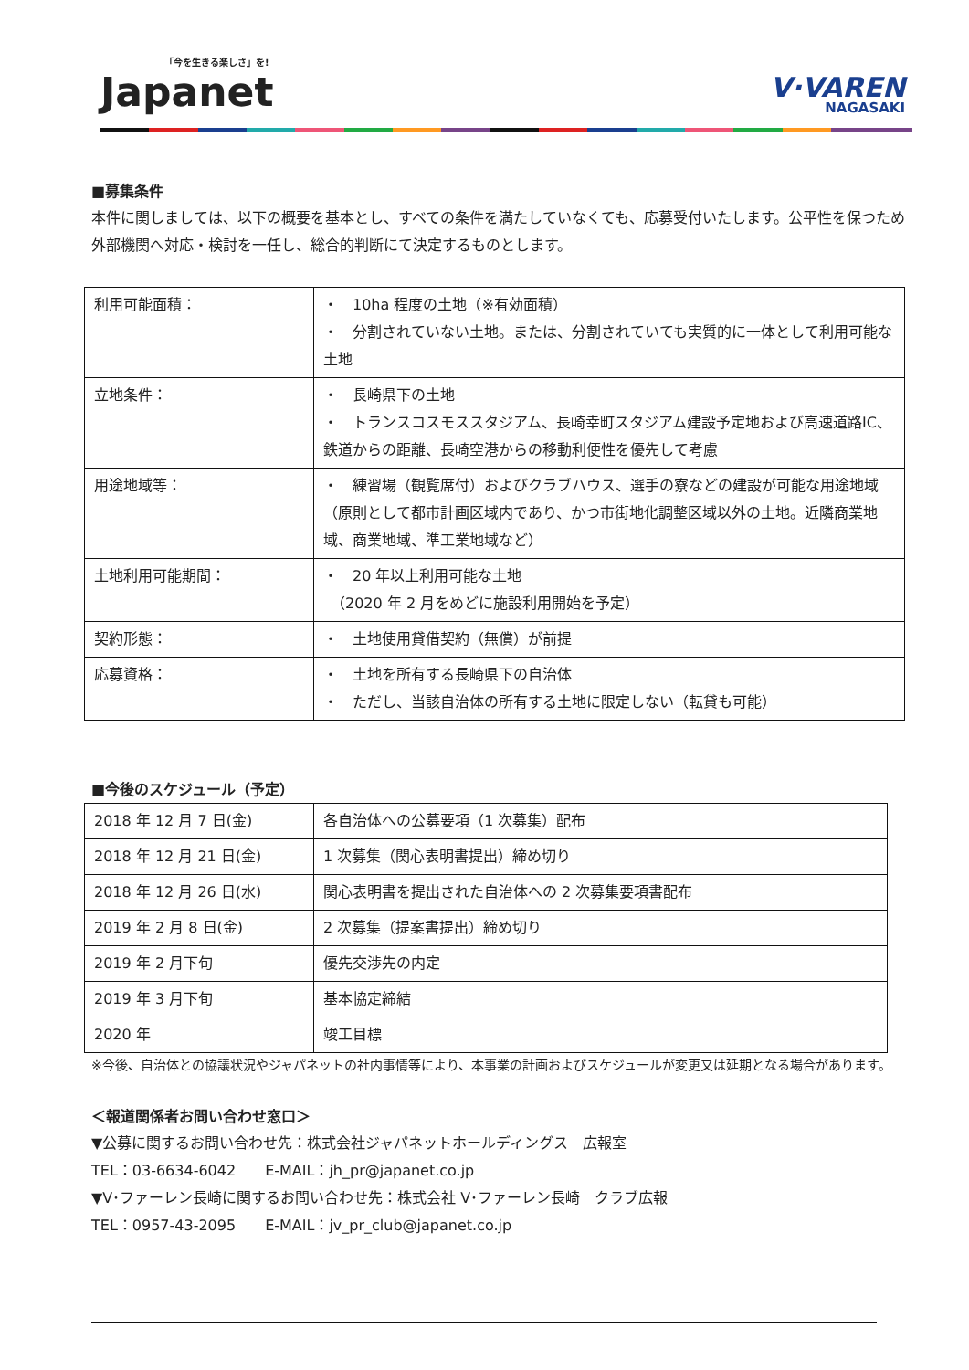「今を生きる楽しさ」を!
Japanet
V·VAREN
NAGASAKI
■募集条件
本件に関しましては、以下の概要を基本とし、すべての条件を満たしていなくても、応募受付いたします。公平性を保つため外部機関へ対応・検討を一任し、総合的判断にて決定するものとします。
| 利用可能面積： | ・ 10ha 程度の土地（※有効面積） ・ 分割されていない土地。または、分割されていても実質的に一体として利用可能な土地 |
| 立地条件： | ・ 長崎県下の土地 ・ トランスコスモススタジアム、長崎幸町スタジアム建設予定地および高速道路IC、鉄道からの距離、長崎空港からの移動利便性を優先して考慮 |
| 用途地域等： | ・ 練習場（観覧席付）およびクラブハウス、選手の寮などの建設が可能な用途地域（原則として都市計画区域内であり、かつ市街地化調整区域以外の土地。近隣商業地域、商業地域、準工業地域など） |
| 土地利用可能期間： | ・ 20 年以上利用可能な土地 （2020 年 2 月をめどに施設利用開始を予定） |
| 契約形態： | ・ 土地使用貸借契約（無償）が前提 |
| 応募資格： | ・ 土地を所有する長崎県下の自治体 ・ ただし、当該自治体の所有する土地に限定しない（転貸も可能） |
■今後のスケジュール（予定）
| 2018 年 12 月 7 日(金) | 各自治体への公募要項（1 次募集）配布 |
| 2018 年 12 月 21 日(金) | 1 次募集（関心表明書提出）締め切り |
| 2018 年 12 月 26 日(水) | 関心表明書を提出された自治体への 2 次募集要項書配布 |
| 2019 年 2 月 8 日(金) | 2 次募集（提案書提出）締め切り |
| 2019 年 2 月下旬 | 優先交渉先の内定 |
| 2019 年 3 月下旬 | 基本協定締結 |
| 2020 年 | 竣工目標 |
※今後、自治体との協議状況やジャパネットの社内事情等により、本事業の計画およびスケジュールが変更又は延期となる場合があります。
＜報道関係者お問い合わせ窓口＞
▼公募に関するお問い合わせ先：株式会社ジャパネットホールディングス　広報室
TEL：03-6634-6042　　E-MAIL：jh_pr@japanet.co.jp
▼V･ファーレン長崎に関するお問い合わせ先：株式会社 V･ファーレン長崎　クラブ広報
TEL：0957-43-2095　　E-MAIL：jv_pr_club@japanet.co.jp